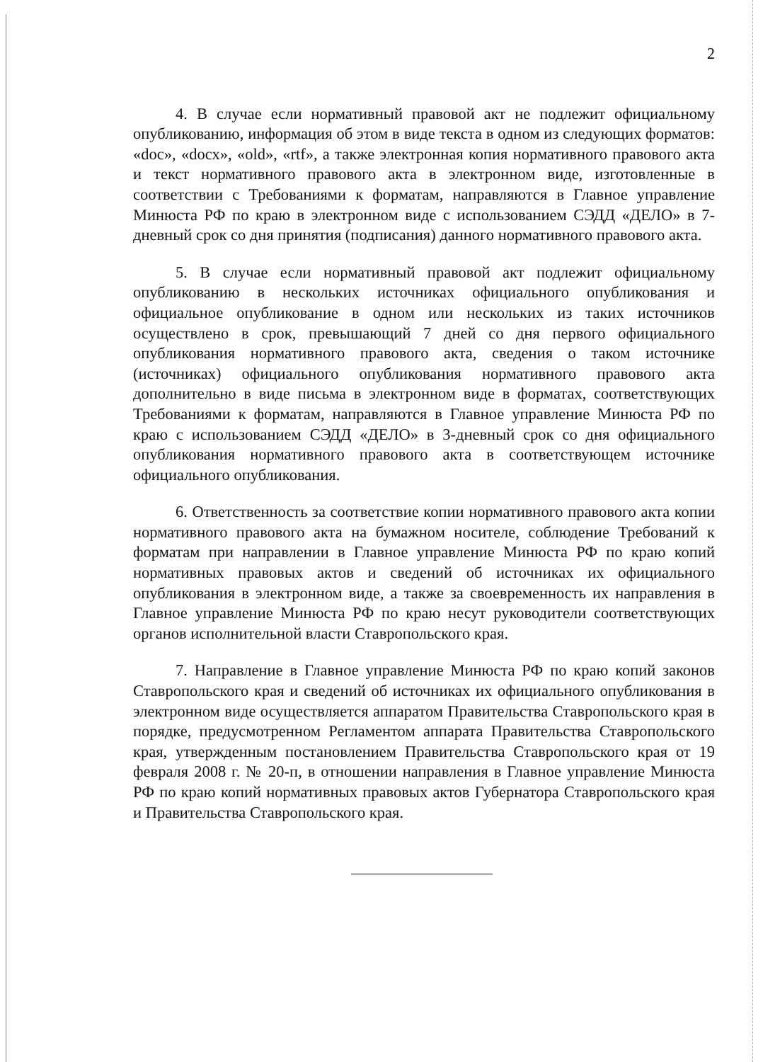2
4. В случае если нормативный правовой акт не подлежит официальному опубликованию, информация об этом в виде текста в одном из следующих форматов: «doc», «docx», «old», «rtf», а также электронная копия нормативного правового акта и текст нормативного правового акта в электронном виде, изготовленные в соответствии с Требованиями к форматам, направляются в Главное управление Минюста РФ по краю в электронном виде с использованием СЭДД «ДЕЛО» в 7-дневный срок со дня принятия (подписания) данного нормативного правового акта.
5. В случае если нормативный правовой акт подлежит официальному опубликованию в нескольких источниках официального опубликования и официальное опубликование в одном или нескольких из таких источников осуществлено в срок, превышающий 7 дней со дня первого официального опубликования нормативного правового акта, сведения о таком источнике (источниках) официального опубликования нормативного правового акта дополнительно в виде письма в электронном виде в форматах, соответствующих Требованиями к форматам, направляются в Главное управление Минюста РФ по краю с использованием СЭДД «ДЕЛО» в 3-дневный срок со дня официального опубликования нормативного правового акта в соответствующем источнике официального опубликования.
6. Ответственность за соответствие копии нормативного правового акта копии нормативного правового акта на бумажном носителе, соблюдение Требований к форматам при направлении в Главное управление Минюста РФ по краю копий нормативных правовых актов и сведений об источниках их официального опубликования в электронном виде, а также за своевременность их направления в Главное управление Минюста РФ по краю несут руководители соответствующих органов исполнительной власти Ставропольского края.
7. Направление в Главное управление Минюста РФ по краю копий законов Ставропольского края и сведений об источниках их официального опубликования в электронном виде осуществляется аппаратом Правительства Ставропольского края в порядке, предусмотренном Регламентом аппарата Правительства Ставропольского края, утвержденным постановлением Правительства Ставропольского края от 19 февраля 2008 г. № 20-п, в отношении направления в Главное управление Минюста РФ по краю копий нормативных правовых актов Губернатора Ставропольского края и Правительства Ставропольского края.